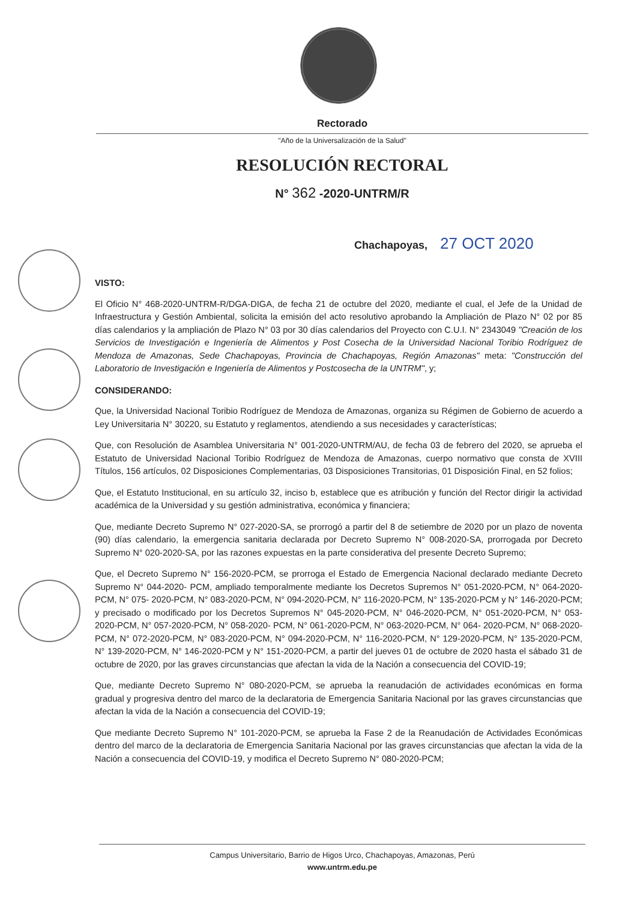Rectorado
"Año de la Universalización de la Salud"
RESOLUCIÓN RECTORAL
N° 362 -2020-UNTRM/R
Chachapoyas, 27 OCT 2020
VISTO:
El Oficio N° 468-2020-UNTRM-R/DGA-DIGA, de fecha 21 de octubre del 2020, mediante el cual, el Jefe de la Unidad de Infraestructura y Gestión Ambiental, solicita la emisión del acto resolutivo aprobando la Ampliación de Plazo N° 02 por 85 días calendarios y la ampliación de Plazo N° 03 por 30 días calendarios del Proyecto con C.U.I. N° 2343049 "Creación de los Servicios de Investigación e Ingeniería de Alimentos y Post Cosecha de la Universidad Nacional Toribio Rodríguez de Mendoza de Amazonas, Sede Chachapoyas, Provincia de Chachapoyas, Región Amazonas" meta: "Construcción del Laboratorio de Investigación e Ingeniería de Alimentos y Postcosecha de la UNTRM", y;
CONSIDERANDO:
Que, la Universidad Nacional Toribio Rodríguez de Mendoza de Amazonas, organiza su Régimen de Gobierno de acuerdo a Ley Universitaria N° 30220, su Estatuto y reglamentos, atendiendo a sus necesidades y características;
Que, con Resolución de Asamblea Universitaria N° 001-2020-UNTRM/AU, de fecha 03 de febrero del 2020, se aprueba el Estatuto de Universidad Nacional Toribio Rodríguez de Mendoza de Amazonas, cuerpo normativo que consta de XVIII Títulos, 156 artículos, 02 Disposiciones Complementarias, 03 Disposiciones Transitorias, 01 Disposición Final, en 52 folios;
Que, el Estatuto Institucional, en su artículo 32, inciso b, establece que es atribución y función del Rector dirigir la actividad académica de la Universidad y su gestión administrativa, económica y financiera;
Que, mediante Decreto Supremo N° 027-2020-SA, se prorrogó a partir del 8 de setiembre de 2020 por un plazo de noventa (90) días calendario, la emergencia sanitaria declarada por Decreto Supremo N° 008-2020-SA, prorrogada por Decreto Supremo N° 020-2020-SA, por las razones expuestas en la parte considerativa del presente Decreto Supremo;
Que, el Decreto Supremo N° 156-2020-PCM, se prorroga el Estado de Emergencia Nacional declarado mediante Decreto Supremo N° 044-2020- PCM, ampliado temporalmente mediante los Decretos Supremos N° 051-2020-PCM, N° 064-2020-PCM, N° 075- 2020-PCM, N° 083-2020-PCM, N° 094-2020-PCM, N° 116-2020-PCM, N° 135-2020-PCM y N° 146-2020-PCM; y precisado o modificado por los Decretos Supremos N° 045-2020-PCM, N° 046-2020-PCM, N° 051-2020-PCM, N° 053-2020-PCM, N° 057-2020-PCM, N° 058-2020- PCM, N° 061-2020-PCM, N° 063-2020-PCM, N° 064- 2020-PCM, N° 068-2020-PCM, N° 072-2020-PCM, N° 083-2020-PCM, N° 094-2020-PCM, N° 116-2020-PCM, N° 129-2020-PCM, N° 135-2020-PCM, N° 139-2020-PCM, N° 146-2020-PCM y N° 151-2020-PCM, a partir del jueves 01 de octubre de 2020 hasta el sábado 31 de octubre de 2020, por las graves circunstancias que afectan la vida de la Nación a consecuencia del COVID-19;
Que, mediante Decreto Supremo N° 080-2020-PCM, se aprueba la reanudación de actividades económicas en forma gradual y progresiva dentro del marco de la declaratoria de Emergencia Sanitaria Nacional por las graves circunstancias que afectan la vida de la Nación a consecuencia del COVID-19;
Que mediante Decreto Supremo N° 101-2020-PCM, se aprueba la Fase 2 de la Reanudación de Actividades Económicas dentro del marco de la declaratoria de Emergencia Sanitaria Nacional por las graves circunstancias que afectan la vida de la Nación a consecuencia del COVID-19, y modifica el Decreto Supremo N° 080-2020-PCM;
Campus Universitario, Barrio de Higos Urco, Chachapoyas, Amazonas, Perú
www.untrm.edu.pe